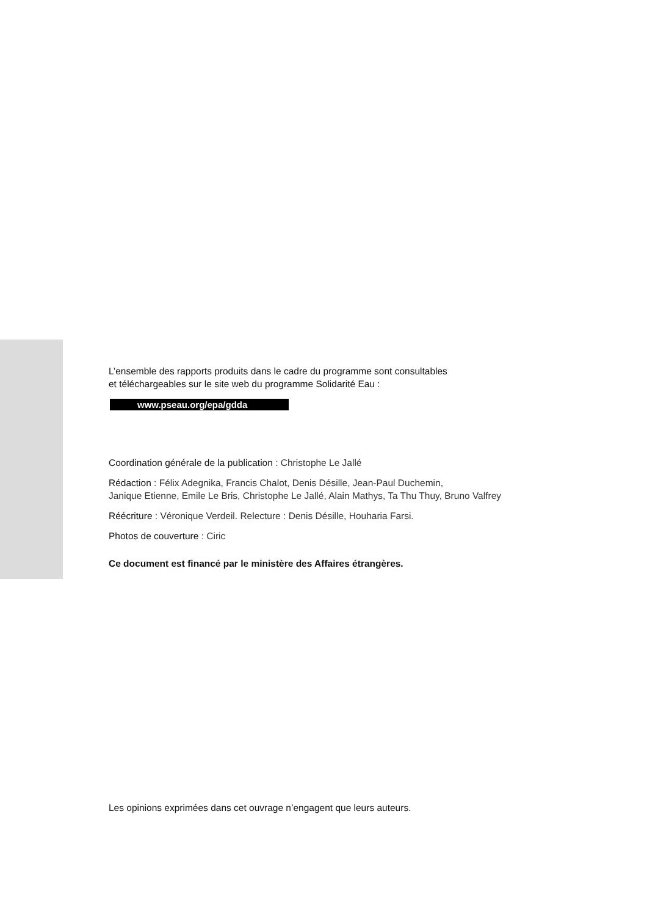L’ensemble des rapports produits dans le cadre du programme sont consultables
et téléchargeables sur le site web du programme Solidarité Eau :
www.pseau.org/epa/gdda
Coordination générale de la publication : Christophe Le Jallé
Rédaction : Félix Adegnika, Francis Chalot, Denis Désille, Jean-Paul Duchemin,
Janique Etienne, Emile Le Bris, Christophe Le Jallé, Alain Mathys, Ta Thu Thuy, Bruno Valfrey
Réécriture : Véronique Verdeil. Relecture : Denis Désille, Houharia Farsi.
Photos de couverture : Ciric
Ce document est financé par le ministère des Affaires étrangères.
Les opinions exprimées dans cet ouvrage n’engagent que leurs auteurs.